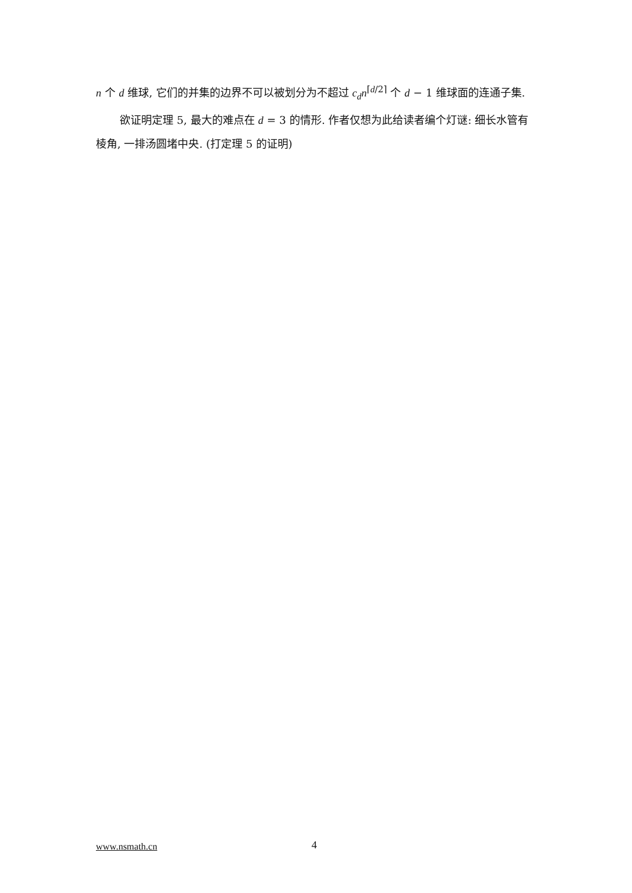n 个 d 维球, 它们的并集的边界不可以被划分为不超过 c<sub>d</sub>n<sup>⌈d/2⌉</sup> 个 d − 1 维球面的连通子集.
欲证明定理 5, 最大的难点在 d = 3 的情形. 作者仅想为此给读者编个灯谜: 细长水管有棱角, 一排汤圆堵中央. (打定理 5 的证明)
www.nsmath.cn 4